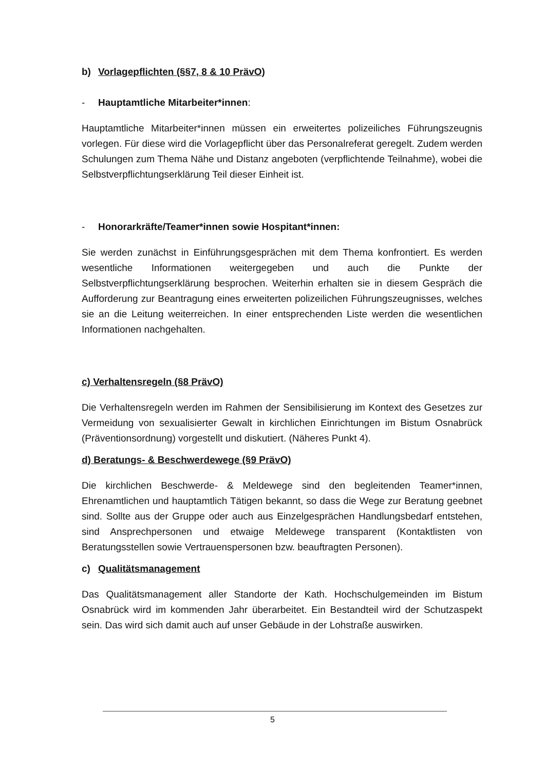b) Vorlagepflichten (§§7, 8 & 10 PrävO)
- Hauptamtliche Mitarbeiter*innen:
Hauptamtliche Mitarbeiter*innen müssen ein erweitertes polizeiliches Führungszeugnis vorlegen. Für diese wird die Vorlagepflicht über das Personalreferat geregelt. Zudem werden Schulungen zum Thema Nähe und Distanz angeboten (verpflichtende Teilnahme), wobei die Selbstverpflichtungserklärung Teil dieser Einheit ist.
- Honorarkräfte/Teamer*innen sowie Hospitant*innen:
Sie werden zunächst in Einführungsgesprächen mit dem Thema konfrontiert. Es werden wesentliche Informationen weitergegeben und auch die Punkte der Selbstverpflichtungserklärung besprochen. Weiterhin erhalten sie in diesem Gespräch die Aufforderung zur Beantragung eines erweiterten polizeilichen Führungszeugnisses, welches sie an die Leitung weiterreichen. In einer entsprechenden Liste werden die wesentlichen Informationen nachgehalten.
c) Verhaltensregeln (§8 PrävO)
Die Verhaltensregeln werden im Rahmen der Sensibilisierung im Kontext des Gesetzes zur Vermeidung von sexualisierter Gewalt in kirchlichen Einrichtungen im Bistum Osnabrück (Präventionsordnung) vorgestellt und diskutiert. (Näheres Punkt 4).
d) Beratungs- & Beschwerdewege (§9 PrävO)
Die kirchlichen Beschwerde- & Meldewege sind den begleitenden Teamer*innen, Ehrenamtlichen und hauptamtlich Tätigen bekannt, so dass die Wege zur Beratung geebnet sind. Sollte aus der Gruppe oder auch aus Einzelgesprächen Handlungsbedarf entstehen, sind Ansprechpersonen und etwaige Meldewege transparent (Kontaktlisten von Beratungsstellen sowie Vertrauenspersonen bzw. beauftragten Personen).
c) Qualitätsmanagement
Das Qualitätsmanagement aller Standorte der Kath. Hochschulgemeinden im Bistum Osnabrück wird im kommenden Jahr überarbeitet. Ein Bestandteil wird der Schutzaspekt sein. Das wird sich damit auch auf unser Gebäude in der Lohstraße auswirken.
5